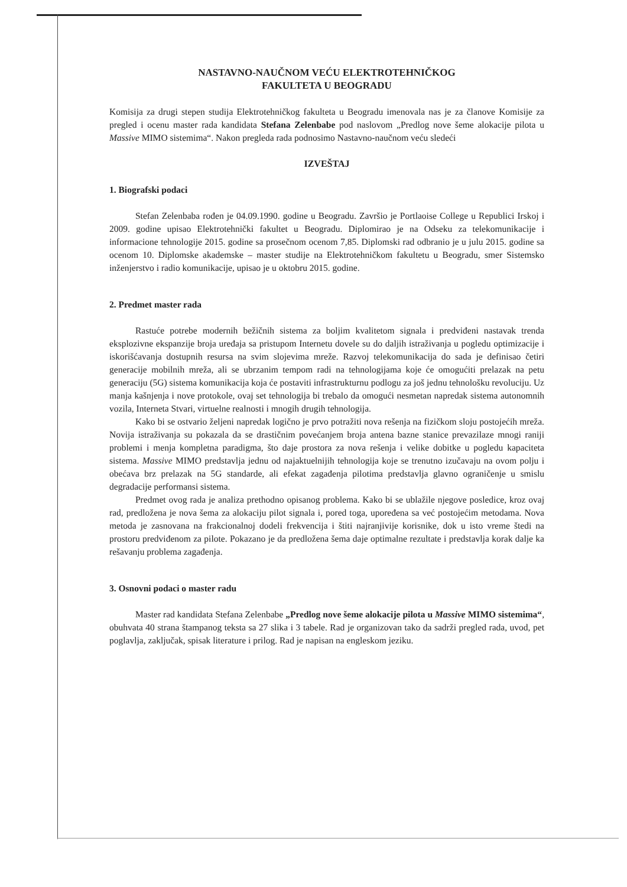NASTAVNO-NAUČNOM VEĆU ELEKTROTEHNIČKOG
FAKULTETA U BEOGRADU
Komisija za drugi stepen studija Elektrotehničkog fakulteta u Beogradu imenovala nas je za članove Komisije za pregled i ocenu master rada kandidata Stefana Zelenbabe pod naslovom „Predlog nove šeme alokacije pilota u Massive MIMO sistemima“. Nakon pregleda rada podnosimo Nastavno-naučnom veću sledeći
IZVEŠTAJ
1. Biografski podaci
Stefan Zelenbaba rođen je 04.09.1990. godine u Beogradu. Završio je Portlaoise College u Republici Irskoj i 2009. godine upisao Elektrotehnički fakultet u Beogradu. Diplomirao je na Odseku za telekomunikacije i informacione tehnologije 2015. godine sa prosečnom ocenom 7,85. Diplomski rad odbranio je u julu 2015. godine sa ocenom 10. Diplomske akademske – master studije na Elektrotehničkom fakultetu u Beogradu, smer Sistemsko inženjerstvo i radio komunikacije, upisao je u oktobru 2015. godine.
2. Predmet master rada
Rastuće potrebe modernih bežičnih sistema za boljim kvalitetom signala i predviđeni nastavak trenda eksplozivne ekspanzije broja uređaja sa pristupom Internetu dovele su do daljih istraživanja u pogledu optimizacije i iskorišćavanja dostupnih resursa na svim slojevima mreže. Razvoj telekomunikacija do sada je definisao četiri generacije mobilnih mreža, ali se ubrzanim tempom radi na tehnologijama koje će omogućiti prelazak na petu generaciju (5G) sistema komunikacija koja će postaviti infrastrukturnu podlogu za još jednu tehnološku revoluciju. Uz manja kašnjenja i nove protokole, ovaj set tehnologija bi trebalo da omogući nesmetan napredak sistema autonomnih vozila, Interneta Stvari, virtuelne realnosti i mnogih drugih tehnologija.
Kako bi se ostvario željeni napredak logično je prvo potražiti nova rešenja na fizičkom sloju postojećih mreža. Novija istraživanja su pokazala da se drastičnim povećanjem broja antena bazne stanice prevazilaze mnogi raniji problemi i menja kompletna paradigma, što daje prostora za nova rešenja i velike dobitke u pogledu kapaciteta sistema. Massive MIMO predstavlja jednu od najaktuelnijih tehnologija koje se trenutno izučavaju na ovom polju i obećava brz prelazak na 5G standarde, ali efekat zagađenja pilotima predstavlja glavno ograničenje u smislu degradacije performansi sistema.
Predmet ovog rada je analiza prethodno opisanog problema. Kako bi se ublažile njegove posledice, kroz ovaj rad, predložena je nova šema za alokaciju pilot signala i, pored toga, upoređena sa već postojećim metodama. Nova metoda je zasnovana na frakcionalnoj dodeli frekvencija i štiti najranjivije korisnike, dok u isto vreme štedi na prostoru predviđenom za pilote. Pokazano je da predložena šema daje optimalne rezultate i predstavlja korak dalje ka rešavanju problema zagađenja.
3. Osnovni podaci o master radu
Master rad kandidata Stefana Zelenbabe „Predlog nove šeme alokacije pilota u Massive MIMO sistemima“, obuhvata 40 strana štampanog teksta sa 27 slika i 3 tabele. Rad je organizovan tako da sadrži pregled rada, uvod, pet poglavlja, zaključak, spisak literature i prilog. Rad je napisan na engleskom jeziku.